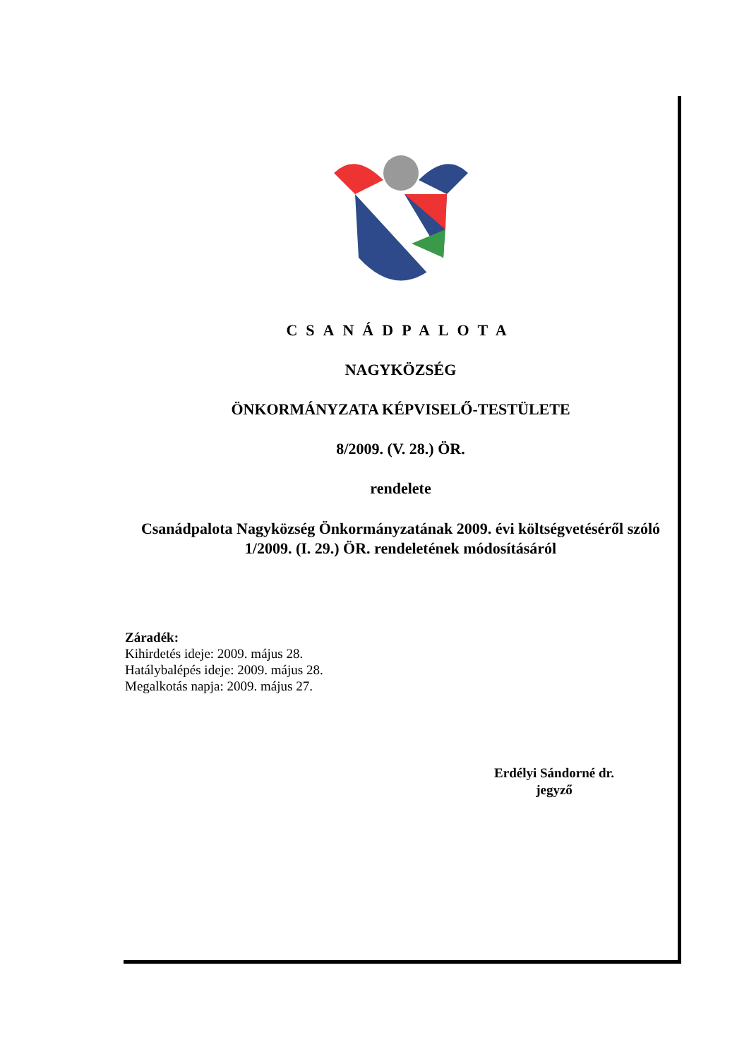CSANÁDPALOTA
NAGYKÖZSÉG
ÖNKORMÁNYZATA KÉPVISELŐ-TESTÜLETE
8/2009. (V. 28.) ÖR.
rendelete
Csanádpalota Nagyközség Önkormányzatának 2009. évi költségvetéséről szóló 1/2009. (I. 29.) ÖR. rendeletének módosításáról
Záradék:
Kihirdetés ideje: 2009. május 28.
Hatálybalépés ideje: 2009. május 28.
Megalkotás napja: 2009. május 27.
Erdélyi Sándorné dr.
jegyző